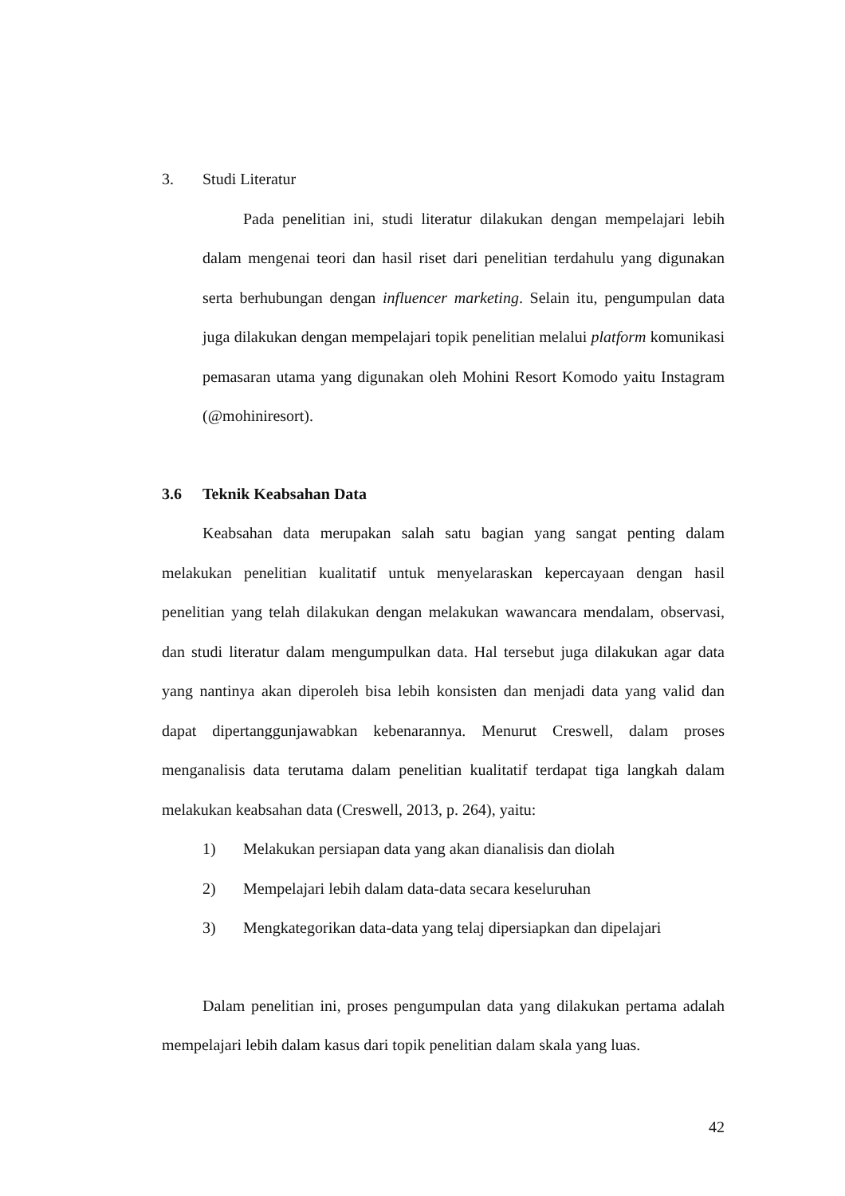3. Studi Literatur
Pada penelitian ini, studi literatur dilakukan dengan mempelajari lebih dalam mengenai teori dan hasil riset dari penelitian terdahulu yang digunakan serta berhubungan dengan influencer marketing. Selain itu, pengumpulan data juga dilakukan dengan mempelajari topik penelitian melalui platform komunikasi pemasaran utama yang digunakan oleh Mohini Resort Komodo yaitu Instagram (@mohiniresort).
3.6 Teknik Keabsahan Data
Keabsahan data merupakan salah satu bagian yang sangat penting dalam melakukan penelitian kualitatif untuk menyelaraskan kepercayaan dengan hasil penelitian yang telah dilakukan dengan melakukan wawancara mendalam, observasi, dan studi literatur dalam mengumpulkan data. Hal tersebut juga dilakukan agar data yang nantinya akan diperoleh bisa lebih konsisten dan menjadi data yang valid dan dapat dipertanggunjawabkan kebenarannya. Menurut Creswell, dalam proses menganalisis data terutama dalam penelitian kualitatif terdapat tiga langkah dalam melakukan keabsahan data (Creswell, 2013, p. 264), yaitu:
1) Melakukan persiapan data yang akan dianalisis dan diolah
2) Mempelajari lebih dalam data-data secara keseluruhan
3) Mengkategorikan data-data yang telaj dipersiapkan dan dipelajari
Dalam penelitian ini, proses pengumpulan data yang dilakukan pertama adalah mempelajari lebih dalam kasus dari topik penelitian dalam skala yang luas.
42